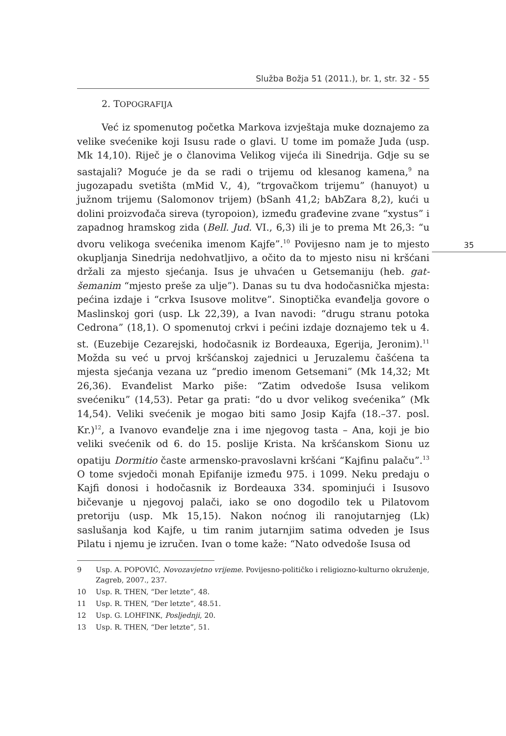Služba Božja 51 (2011.), br. 1, str. 32 - 55
35
2. TOPOGRAFIJA
Već iz spomenutog početka Markova izvještaja muke doznajemo za velike svećenike koji Isusu rade o glavi. U tome im pomaže Juda (usp. Mk 14,10). Riječ je o članovima Velikog vijeća ili Sinedrija. Gdje su se sastajali? Moguće je da se radi o trijemu od klesanog kamena,<sup>9</sup> na jugozapadu svetišta (mMid V., 4), “trgovačkom trijemu” (hanuyot) u južnom trijemu (Salomonov trijem) (bSanh 41,2; bAbZara 8,2), kući u dolini proizvođača sireva (tyropoion), između građevine zvane “xystus” i zapadnog hramskog zida (Bell. Jud. VI., 6,3) ili je to prema Mt 26,3: “u dvoru velikoga svećenika imenom Kajfe”.<sup>10</sup> Povijesno nam je to mjesto okupljanja Sinedrija nedohvatljivo, a očito da to mjesto nisu ni kršćani držali za mjesto sjećanja. Isus je uhvaćen u Getsemaniju (heb. gat-šemanim “mjesto preše za ulje”). Danas su tu dva hodočasnička mjesta: pećina izdaje i “crkva Isusove molitve”. Sinoptička evanđelja govore o Maslinskoj gori (usp. Lk 22,39), a Ivan navodi: “drugu stranu potoka Cedrona” (18,1). O spomenutoj crkvi i pećini izdaje doznajemo tek u 4. st. (Euzebije Cezarejski, hodočasnik iz Bordeauxa, Egerija, Jeronim).<sup>11</sup> Možda su već u prvoj kršćanskoj zajednici u Jeruzalemu čašćena ta mjesta sjećanja vezana uz “predio imenom Getsemani” (Mk 14,32; Mt 26,36). Evanđelist Marko piše: “Zatim odvedoše Isusa velikom svećeniku” (14,53). Petar ga prati: “do u dvor velikog svećenika” (Mk 14,54). Veliki svećenik je mogao biti samo Josip Kajfa (18.–37. posl. Kr.)<sup>12</sup>, a Ivanovo evanđelje zna i ime njegovog tasta – Ana, koji je bio veliki svećenik od 6. do 15. poslije Krista. Na kršćanskom Sionu uz opatiju Dormitio časte armensko-pravoslavni kršćani “Kajfinu palaču”.<sup>13</sup> O tome svjedoči monah Epifanije između 975. i 1099. Neku predaju o Kajfi donosi i hodočasnik iz Bordeauxa 334. spominjući i Isusovo bičevanje u njegovoj palači, iako se ono dogodilo tek u Pilatovom pretoriju (usp. Mk 15,15). Nakon noćnog ili ranojutarnjeg (Lk) saslušanja kod Kajfe, u tim ranim jutarnjim satima odveden je Isus Pilatu i njemu je izručen. Ivan o tome kaže: “Nato odvedoše Isusa od
9 Usp. A. POPOVIĆ, Novozavjetno vrijeme. Povijesno-političko i religiozno-kulturno okruženje, Zagreb, 2007., 237.
10 Usp. R. THEN, “Der letzte”, 48.
11 Usp. R. THEN, “Der letzte”, 48.51.
12 Usp. G. LOHFINK, Posljednji, 20.
13 Usp. R. THEN, “Der letzte”, 51.